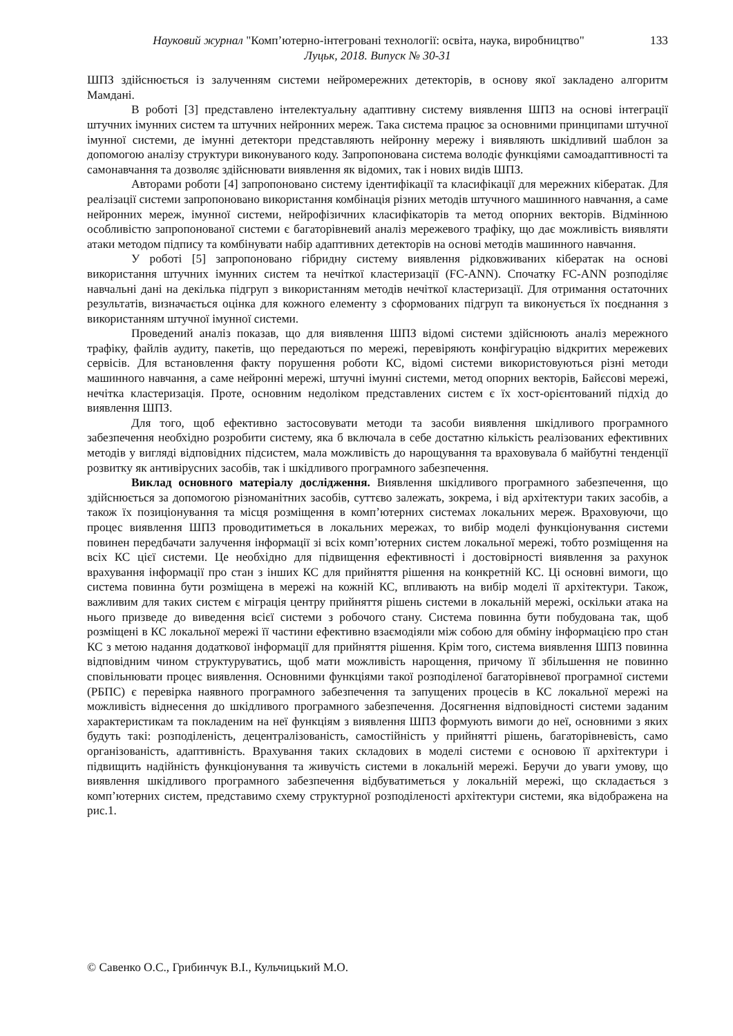133 Науковий журнал "Комп’ютерно-інтегровані технології: освіта, наука, виробництво"
Луцьк, 2018. Випуск № 30-31
ШПЗ здійснюється із залученням системи нейромережних детекторів, в основу якої закладено алгоритм Мамдані.
В роботі [3] представлено інтелектуальну адаптивну систему виявлення ШПЗ на основі інтеграції штучних імунних систем та штучних нейронних мереж. Така система працює за основними принципами штучної імунної системи, де імунні детектори представляють нейронну мережу і виявляють шкідливий шаблон за допомогою аналізу структури виконуваного коду. Запропонована система володіє функціями самоадаптивності та самонавчання та дозволяє здійснювати виявлення як відомих, так і нових видів ШПЗ.
Авторами роботи [4] запропоновано систему ідентифікації та класифікації для мережних кібератак. Для реалізації системи запропоновано використання комбінація різних методів штучного машинного навчання, а саме нейронних мереж, імунної системи, нейрофізичних класифікаторів та метод опорних векторів. Відмінною особливістю запропонованої системи є багаторівневий аналіз мережевого трафіку, що дає можливість виявляти атаки методом підпису та комбінувати набір адаптивних детекторів на основі методів машинного навчання.
У роботі [5] запропоновано гібридну систему виявлення рідковживаних кібератак на основі використання штучних імунних систем та нечіткої кластеризації (FC-ANN). Спочатку FC-ANN розподіляє навчальні дані на декілька підгруп з використанням методів нечіткої кластеризації. Для отримання остаточних результатів, визначається оцінка для кожного елементу з сформованих підгруп та виконується їх поєднання з використанням штучної імунної системи.
Проведений аналіз показав, що для виявлення ШПЗ відомі системи здійснюють аналіз мережного трафіку, файлів аудиту, пакетів, що передаються по мережі, перевіряють конфігурацію відкритих мережевих сервісів. Для встановлення факту порушення роботи КС, відомі системи використовуються різні методи машинного навчання, а саме нейронні мережі, штучні імунні системи, метод опорних векторів, Байєсові мережі, нечітка кластеризація. Проте, основним недоліком представлених систем є їх хост-орієнтований підхід до виявлення ШПЗ.
Для того, щоб ефективно застосовувати методи та засоби виявлення шкідливого програмного забезпечення необхідно розробити систему, яка б включала в себе достатню кількість реалізованих ефективних методів у вигляді відповідних підсистем, мала можливість до нарощування та враховувала б майбутні тенденції розвитку як антивірусних засобів, так і шкідливого програмного забезпечення.
Виклад основного матеріалу дослідження. Виявлення шкідливого програмного забезпечення, що здійснюється за допомогою різноманітних засобів, суттєво залежать, зокрема, і від архітектури таких засобів, а також їх позиціонування та місця розміщення в комп’ютерних системах локальних мереж. Враховуючи, що процес виявлення ШПЗ проводитиметься в локальних мережах, то вибір моделі функціонування системи повинен передбачати залучення інформації зі всіх комп’ютерних систем локальної мережі, тобто розміщення на всіх КС цієї системи. Це необхідно для підвищення ефективності і достовірності виявлення за рахунок врахування інформації про стан з інших КС для прийняття рішення на конкретній КС. Ці основні вимоги, що система повинна бути розміщена в мережі на кожній КС, впливають на вибір моделі її архітектури. Також, важливим для таких систем є міграція центру прийняття рішень системи в локальній мережі, оскільки атака на нього призведе до виведення всієї системи з робочого стану. Система повинна бути побудована так, щоб розміщені в КС локальної мережі її частини ефективно взаємодіяли між собою для обміну інформацією про стан КС з метою надання додаткової інформації для прийняття рішення. Крім того, система виявлення ШПЗ повинна відповідним чином структуруватись, щоб мати можливість нарощення, причому її збільшення не повинно сповільнювати процес виявлення. Основними функціями такої розподіленої багаторівневої програмної системи (РБПС) є перевірка наявного програмного забезпечення та запущених процесів в КС локальної мережі на можливість віднесення до шкідливого програмного забезпечення. Досягнення відповідності системи заданим характеристикам та покладеним на неї функціям з виявлення ШПЗ формують вимоги до неї, основними з яких будуть такі: розподіленість, децентралізованість, самостійність у прийнятті рішень, багаторівневість, само організованість, адаптивність. Врахування таких складових в моделі системи є основою її архітектури і підвищить надійність функціонування та живучість системи в локальній мережі. Беручи до уваги умову, що виявлення шкідливого програмного забезпечення відбуватиметься у локальній мережі, що складається з комп’ютерних систем, представимо схему структурної розподіленості архітектури системи, яка відображена на рис.1.
© Савенко О.С., Грибинчук В.І., Кульчицький М.О.